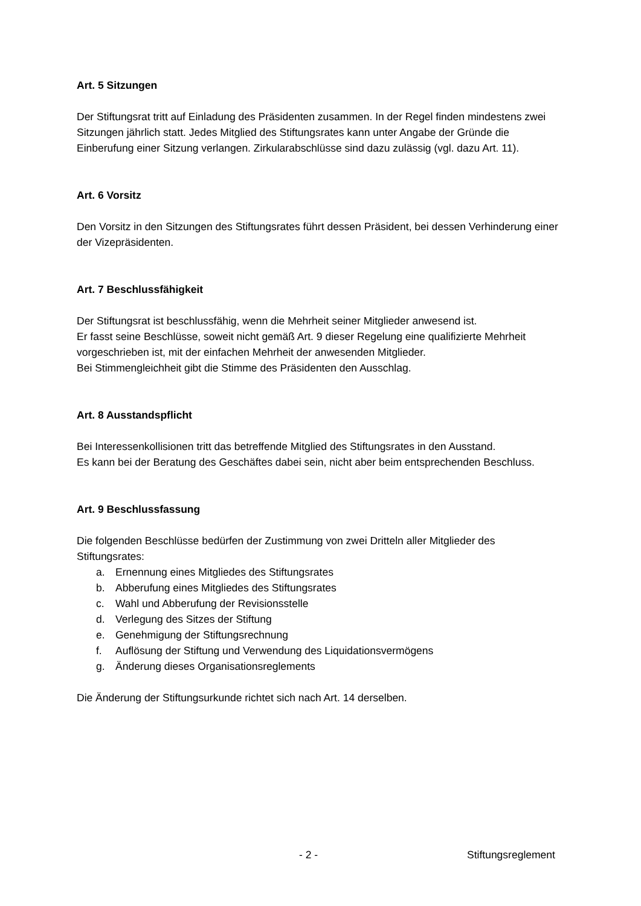Art. 5 Sitzungen
Der Stiftungsrat tritt auf Einladung des Präsidenten zusammen. In der Regel finden mindestens zwei Sitzungen jährlich statt. Jedes Mitglied des Stiftungsrates kann unter Angabe der Gründe die Einberufung einer Sitzung verlangen. Zirkularabschlüsse sind dazu zulässig (vgl. dazu Art. 11).
Art. 6 Vorsitz
Den Vorsitz in den Sitzungen des Stiftungsrates führt dessen Präsident, bei dessen Verhinderung einer der Vizepräsidenten.
Art. 7 Beschlussfähigkeit
Der Stiftungsrat ist beschlussfähig, wenn die Mehrheit seiner Mitglieder anwesend ist.
Er fasst seine Beschlüsse, soweit nicht gemäß Art. 9 dieser Regelung eine qualifizierte Mehrheit vorgeschrieben ist, mit der einfachen Mehrheit der anwesenden Mitglieder.
Bei Stimmengleichheit gibt die Stimme des Präsidenten den Ausschlag.
Art. 8 Ausstandspflicht
Bei Interessenkollisionen tritt das betreffende Mitglied des Stiftungsrates in den Ausstand.
Es kann bei der Beratung des Geschäftes dabei sein, nicht aber beim entsprechenden Beschluss.
Art. 9 Beschlussfassung
Die folgenden Beschlüsse bedürfen der Zustimmung von zwei Dritteln aller Mitglieder des Stiftungsrates:
a. Ernennung eines Mitgliedes des Stiftungsrates
b. Abberufung eines Mitgliedes des Stiftungsrates
c. Wahl und Abberufung der Revisionsstelle
d. Verlegung des Sitzes der Stiftung
e. Genehmigung der Stiftungsrechnung
f. Auflösung der Stiftung und Verwendung des Liquidationsvermögens
g. Änderung dieses Organisationsreglements
Die Änderung der Stiftungsurkunde richtet sich nach Art. 14 derselben.
- 2 - Stiftungsreglement